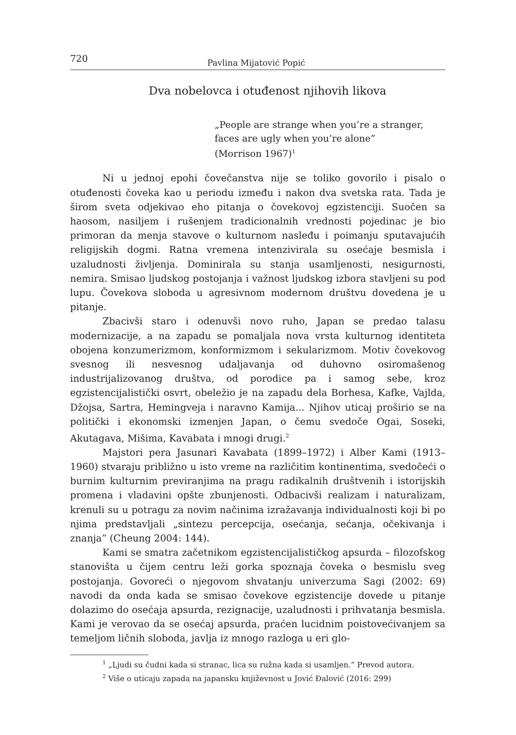720 Pavlina Mijatović Popić
Dva nobelovca i otuđenost njihovih likova
„People are strange when you’re a stranger,
faces are ugly when you’re alone”
(Morrison 1967)<sup>1</sup>
Ni u jednoj epohi čovečanstva nije se toliko govorilo i pisalo o otuđenosti čoveka kao u periodu između i nakon dva svetska rata. Tada je širom sveta odjekivao eho pitanja o čovekovoj egzistenciji. Suočen sa haosom, nasiljem i rušenjem tradicionalnih vrednosti pojedinac je bio primoran da menja stavove o kulturnom nasleđu i poimanju sputavajućih religijskih dogmi. Ratna vremena intenzivirala su osećaje besmisla i uzaludnosti življenja. Dominirala su stanja usamljenosti, nesigurnosti, nemira. Smisao ljudskog postojanja i važnost ljudskog izbora stavljeni su pod lupu. Čovekova sloboda u agresivnom modernom društvu dovedena je u pitanje.
Zbacivši staro i odenuvši novo ruho, Japan se predao talasu modernizacije, a na zapadu se pomaljala nova vrsta kulturnog identiteta obojena konzumerizmom, konformizmom i sekularizmom. Motiv čovekovog svesnog ili nesvesnog udaljavanja od duhovno osiromašenog industrijalizovanog društva, od porodice pa i samog sebe, kroz egzistencijalistički osvrt, obeležio je na zapadu dela Borhesa, Kafke, Vajlda, Džojsa, Sartra, Hemingveja i naravno Kamija... Njihov uticaj proširio se na politički i ekonomski izmenjen Japan, o čemu svedoče Ogai, Soseki, Akutagava, Mišima, Kavabata i mnogi drugi.<sup>2</sup>
Majstori pera Jasunari Kavabata (1899–1972) i Alber Kami (1913–1960) stvaraju približno u isto vreme na različitim kontinentima, svedočeći o burnim kulturnim previranjima na pragu radikalnih društvenih i istorijskih promena i vladavini opšte zbunjenosti. Odbacivši realizam i naturalizam, krenuli su u potragu za novim načinima izražavanja individualnosti koji bi po njima predstavljali „sintezu percepcija, osećanja, sećanja, očekivanja i znanja” (Cheung 2004: 144).
Kami se smatra začetnikom egzistencijalističkog apsurda – filozofskog stanovišta u čijem centru leži gorka spoznaja čoveka o besmislu sveg postojanja. Govoreći o njegovom shvatanju univerzuma Sagi (2002: 69) navodi da onda kada se smisao čovekove egzistencije dovede u pitanje dolazimo do osećaja apsurda, rezignacije, uzaludnosti i prihvatanja besmisla. Kami je verovao da se osećaj apsurda, praćen lucidnim poistovećivanjem sa temeljom ličnih sloboda, javlja iz mnogo razloga u eri glo-
<sup>1</sup> „Ljudi su čudni kada si stranac, lica su ružna kada si usamljen.” Prevod autora.
<sup>2</sup> Više o uticaju zapada na japansku književnost u Jović Đalović (2016: 299)